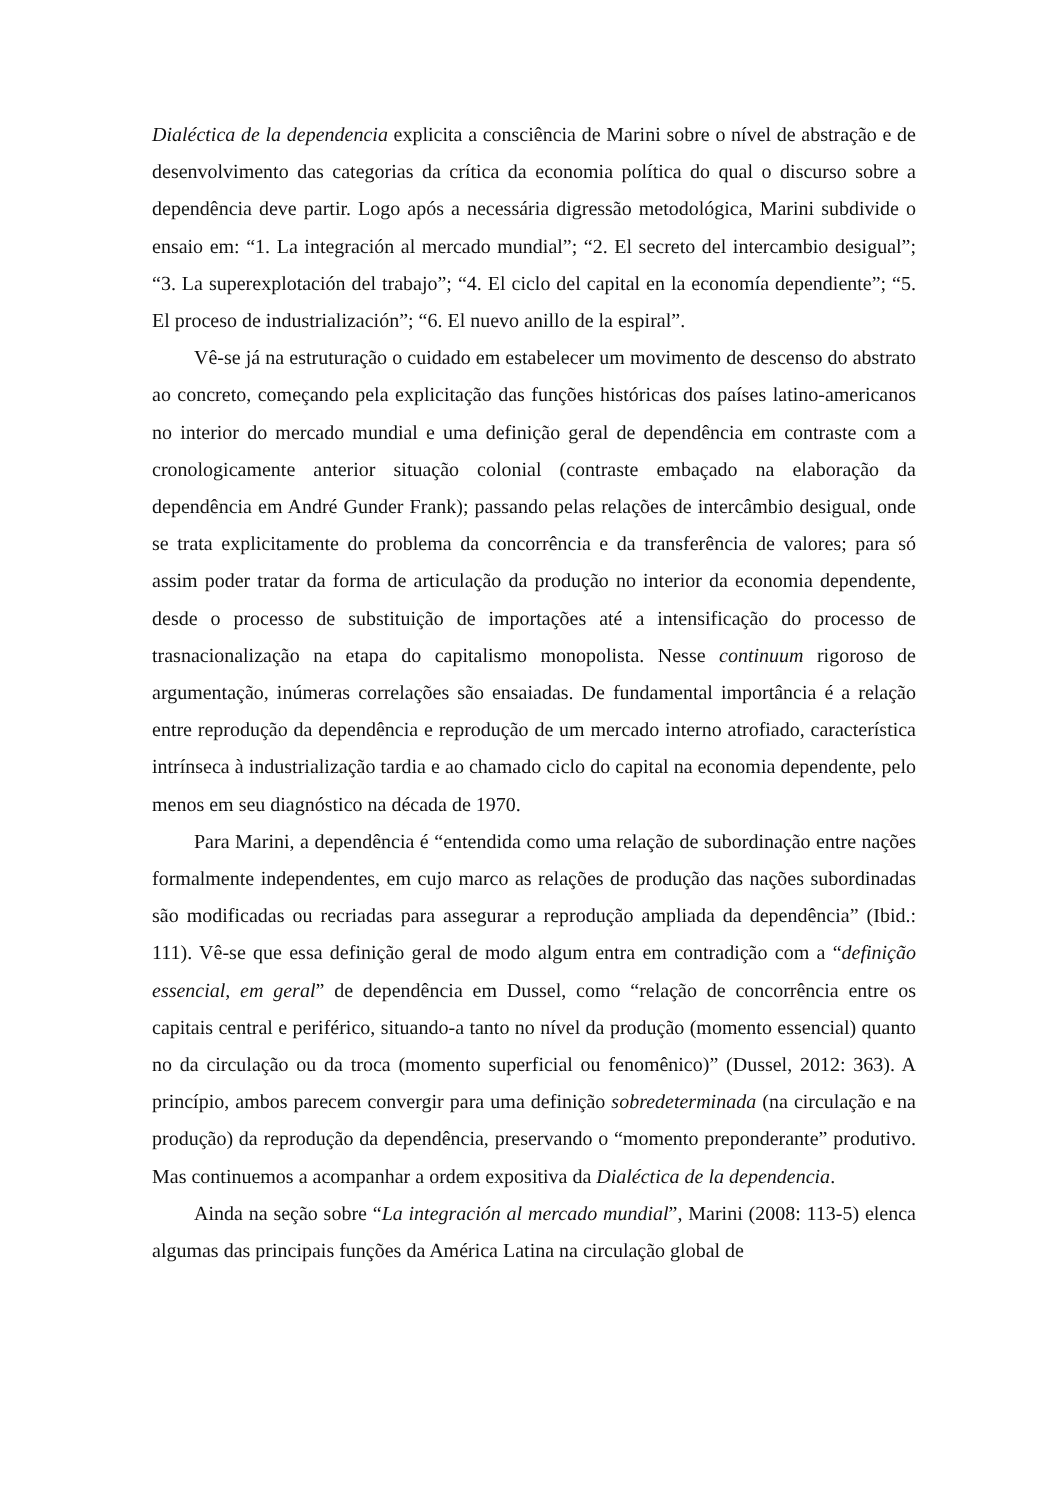Dialéctica de la dependencia explicita a consciência de Marini sobre o nível de abstração e de desenvolvimento das categorias da crítica da economia política do qual o discurso sobre a dependência deve partir. Logo após a necessária digressão metodológica, Marini subdivide o ensaio em: “1. La integración al mercado mundial”; “2. El secreto del intercambio desigual”; “3. La superexplotación del trabajo”; “4. El ciclo del capital en la economía dependiente”; “5. El proceso de industrialización”; “6. El nuevo anillo de la espiral”.
Vê-se já na estruturação o cuidado em estabelecer um movimento de descenso do abstrato ao concreto, começando pela explicitação das funções históricas dos países latino-americanos no interior do mercado mundial e uma definição geral de dependência em contraste com a cronologicamente anterior situação colonial (contraste embaçado na elaboração da dependência em André Gunder Frank); passando pelas relações de intercâmbio desigual, onde se trata explicitamente do problema da concorrência e da transferência de valores; para só assim poder tratar da forma de articulação da produção no interior da economia dependente, desde o processo de substituição de importações até a intensificação do processo de trasnacionalização na etapa do capitalismo monopolista. Nesse continuum rigoroso de argumentação, inúmeras correlações são ensaiadas. De fundamental importância é a relação entre reprodução da dependência e reprodução de um mercado interno atrofiado, característica intrínseca à industrialização tardia e ao chamado ciclo do capital na economia dependente, pelo menos em seu diagnóstico na década de 1970.
Para Marini, a dependência é “entendida como uma relação de subordinação entre nações formalmente independentes, em cujo marco as relações de produção das nações subordinadas são modificadas ou recriadas para assegurar a reprodução ampliada da dependência” (Ibid.: 111). Vê-se que essa definição geral de modo algum entra em contradição com a “definição essencial, em geral” de dependência em Dussel, como “relação de concorrência entre os capitais central e periférico, situando-a tanto no nível da produção (momento essencial) quanto no da circulação ou da troca (momento superficial ou fenomênico)” (Dussel, 2012: 363). A princípio, ambos parecem convergir para uma definição sobredeterminada (na circulação e na produção) da reprodução da dependência, preservando o “momento preponderante” produtivo. Mas continuemos a acompanhar a ordem expositiva da Dialéctica de la dependencia.
Ainda na seção sobre “La integración al mercado mundial”, Marini (2008: 113-5) elenca algumas das principais funções da América Latina na circulação global de